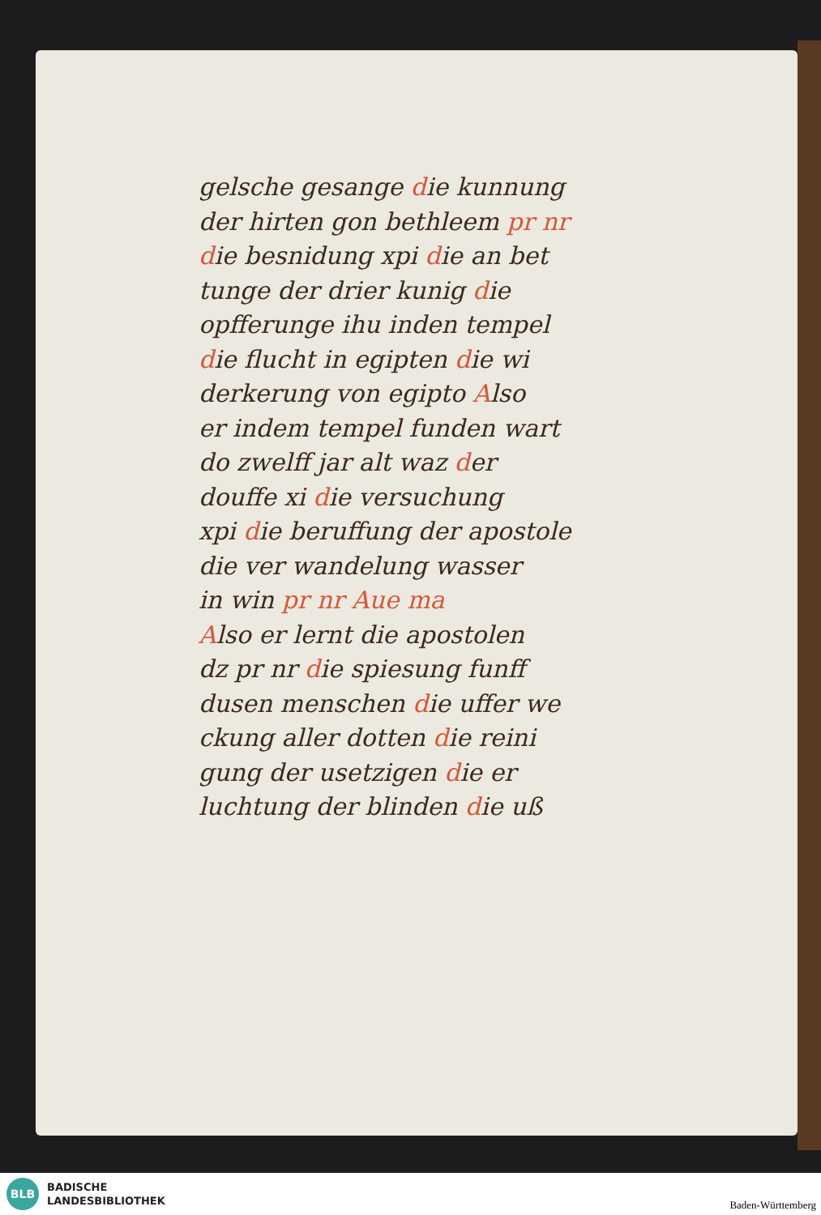gelsche gesange die kunnung
der hirten gon bethleem pr nr
die besnidung xpi die an bet
tunge der drier kunig die
opfferunge ihu inden tempel
die flucht in egipten die wi
derkerung von egipto Also
er indem tempel funden wart
do zwelff jar alt waz der
douffe xi die versuchung
xpi die beruffung der apostole
die ver wandelung wasser
in win pr nr Aue ma
Also er lernt die apostolen
dz pr nr die spiesung funff
dusen menschen die uffer we
ckung aller dotten die reini
gung der usetzigen die er
luchtung der blinden die uß
BLB
BADISCHE
LANDESBIBLIOTHEK
Baden-Württemberg